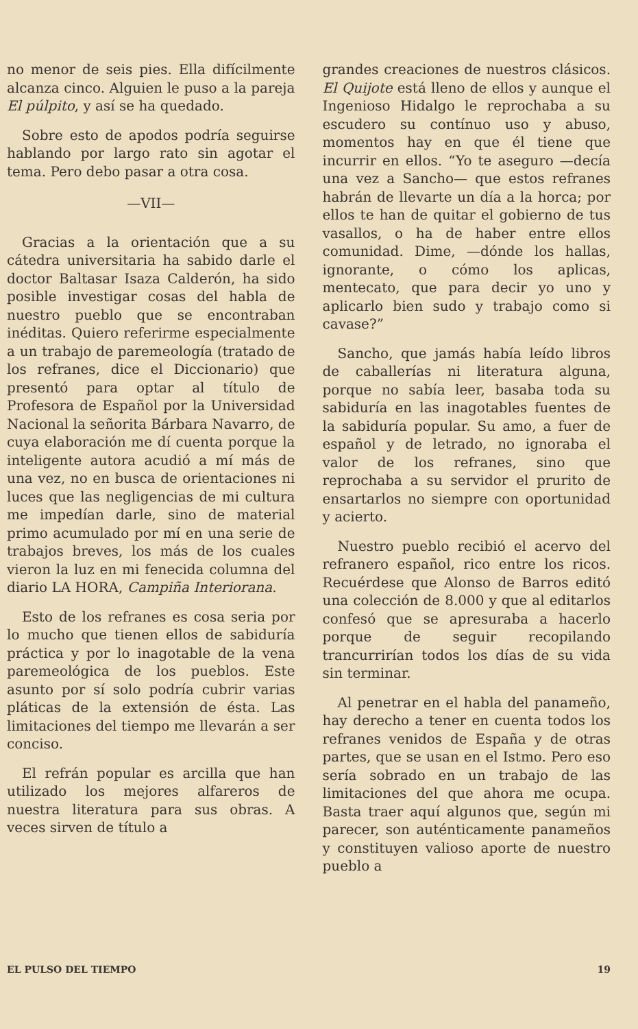no menor de seis pies. Ella difícilmente alcanza cinco. Alguien le puso a la pareja El púlpito, y así se ha quedado.
Sobre esto de apodos podría seguirse hablando por largo rato sin agotar el tema. Pero debo pasar a otra cosa.
—VII—
Gracias a la orientación que a su cátedra universitaria ha sabido darle el doctor Baltasar Isaza Calderón, ha sido posible investigar cosas del habla de nuestro pueblo que se encontraban inéditas. Quiero referirme especialmente a un trabajo de paremeología (tratado de los refranes, dice el Diccionario) que presentó para optar al título de Profesora de Español por la Universidad Nacional la señorita Bárbara Navarro, de cuya elaboración me dí cuenta porque la inteligente autora acudió a mí más de una vez, no en busca de orientaciones ni luces que las negligencias de mi cultura me impedían darle, sino de material primo acumulado por mí en una serie de trabajos breves, los más de los cuales vieron la luz en mi fenecida columna del diario LA HORA, Campiña Interiorana.
Esto de los refranes es cosa seria por lo mucho que tienen ellos de sabiduría práctica y por lo inagotable de la vena paremeológica de los pueblos. Este asunto por sí solo podría cubrir varias pláticas de la extensión de ésta. Las limitaciones del tiempo me llevarán a ser conciso.
El refrán popular es arcilla que han utilizado los mejores alfareros de nuestra literatura para sus obras. A veces sirven de título a
grandes creaciones de nuestros clásicos. El Quijote está lleno de ellos y aunque el Ingenioso Hidalgo le reprochaba a su escudero su contínuo uso y abuso, momentos hay en que él tiene que incurrir en ellos. “Yo te aseguro —decía una vez a Sancho— que estos refranes habrán de llevarte un día a la horca; por ellos te han de quitar el gobierno de tus vasallos, o ha de haber entre ellos comunidad. Dime, —dónde los hallas, ignorante, o cómo los aplicas, mentecato, que para decir yo uno y aplicarlo bien sudo y trabajo como si cavase?”
Sancho, que jamás había leído libros de caballerías ni literatura alguna, porque no sabía leer, basaba toda su sabiduría en las inagotables fuentes de la sabiduría popular. Su amo, a fuer de español y de letrado, no ignoraba el valor de los refranes, sino que reprochaba a su servidor el prurito de ensartarlos no siempre con oportunidad y acierto.
Nuestro pueblo recibió el acervo del refranero español, rico entre los ricos. Recuérdese que Alonso de Barros editó una colección de 8.000 y que al editarlos confesó que se apresuraba a hacerlo porque de seguir recopilando trancurrirían todos los días de su vida sin terminar.
Al penetrar en el habla del panameño, hay derecho a tener en cuenta todos los refranes venidos de España y de otras partes, que se usan en el Istmo. Pero eso sería sobrado en un trabajo de las limitaciones del que ahora me ocupa. Basta traer aquí algunos que, según mi parecer, son auténticamente panameños y constituyen valioso aporte de nuestro pueblo a
EL PULSO DEL TIEMPO 19